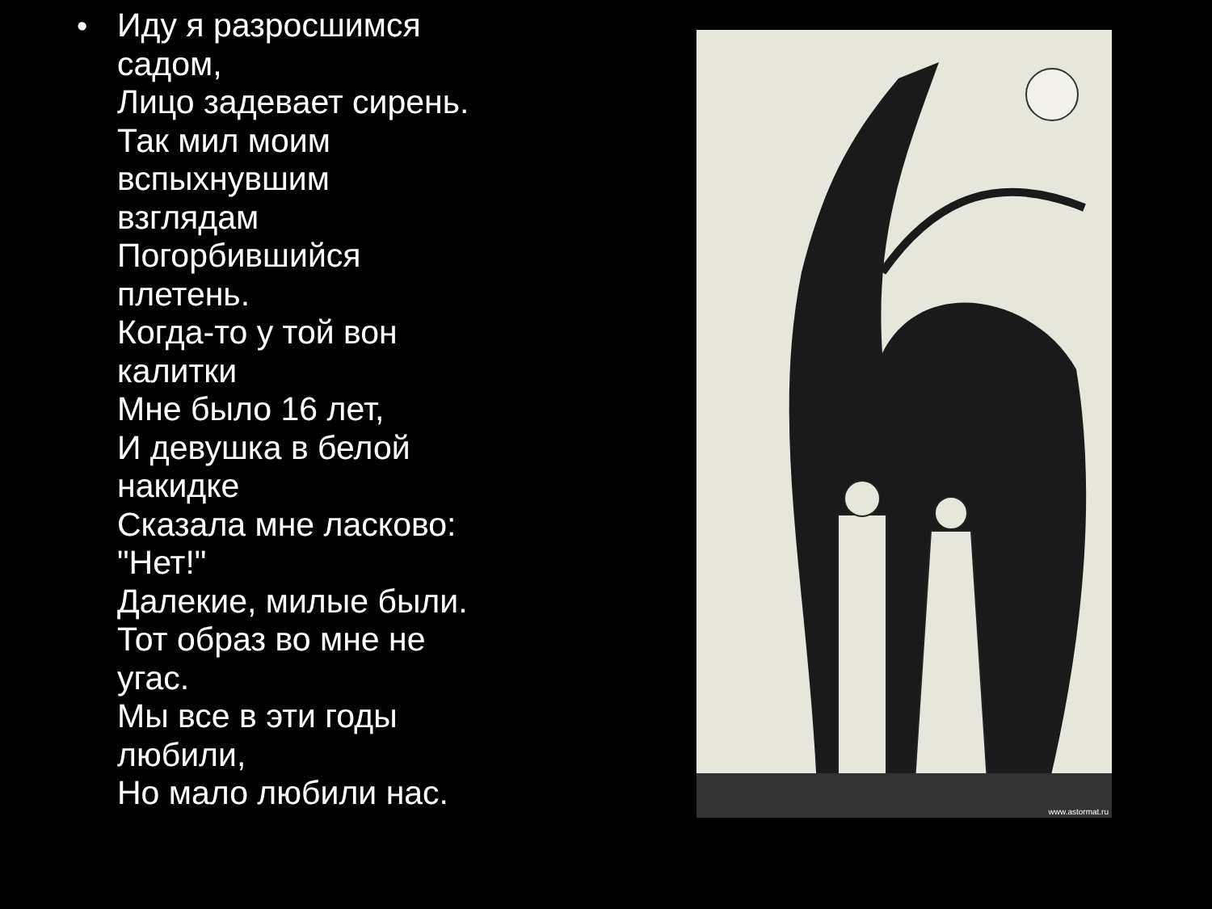•
Иду я разросшимся
садом,
Лицо задевает сирень.
Так мил моим
вспыхнувшим
взглядам
Погорбившийся
плетень.
Когда-то у той вон
калитки
Мне было 16 лет,
И девушка в белой
накидке
Сказала мне ласково:
"Нет!"
Далекие, милые были.
Тот образ во мне не
угас.
Мы все в эти годы
любили,
Но мало любили нас.
www.astormat.ru